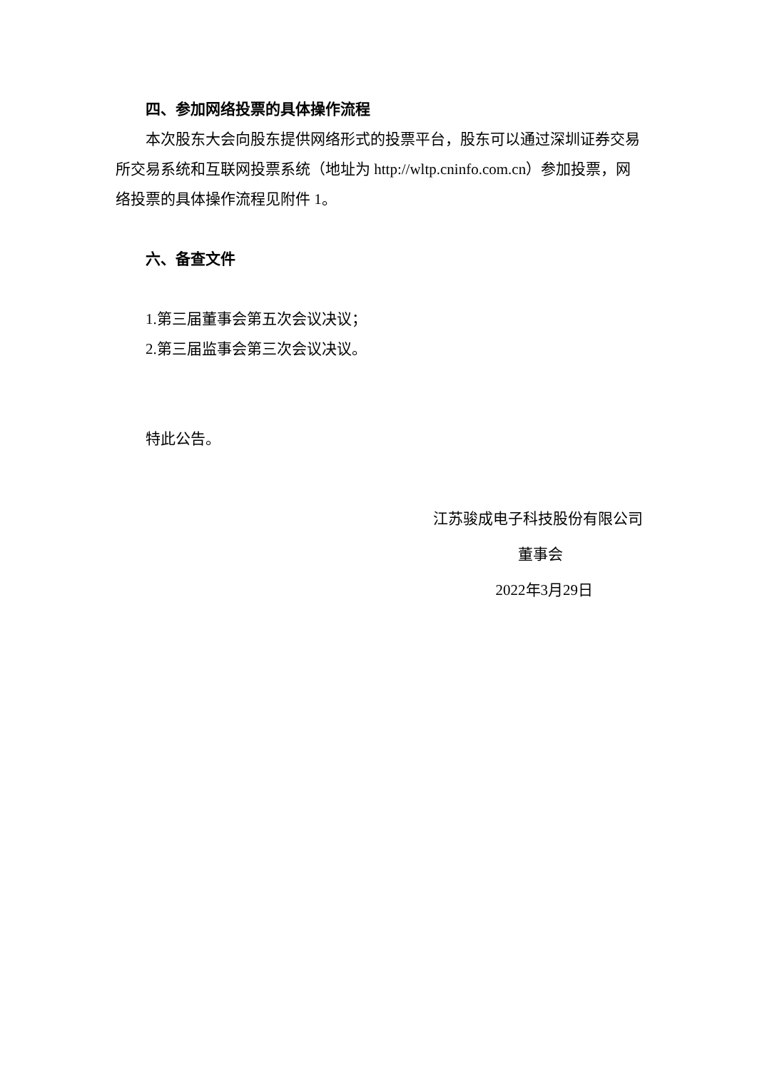四、参加网络投票的具体操作流程
本次股东大会向股东提供网络形式的投票平台，股东可以通过深圳证券交易所交易系统和互联网投票系统（地址为 http://wltp.cninfo.com.cn）参加投票，网络投票的具体操作流程见附件 1。
六、备查文件
1.第三届董事会第五次会议决议；
2.第三届监事会第三次会议决议。
特此公告。
江苏骏成电子科技股份有限公司
董事会
2022年3月29日